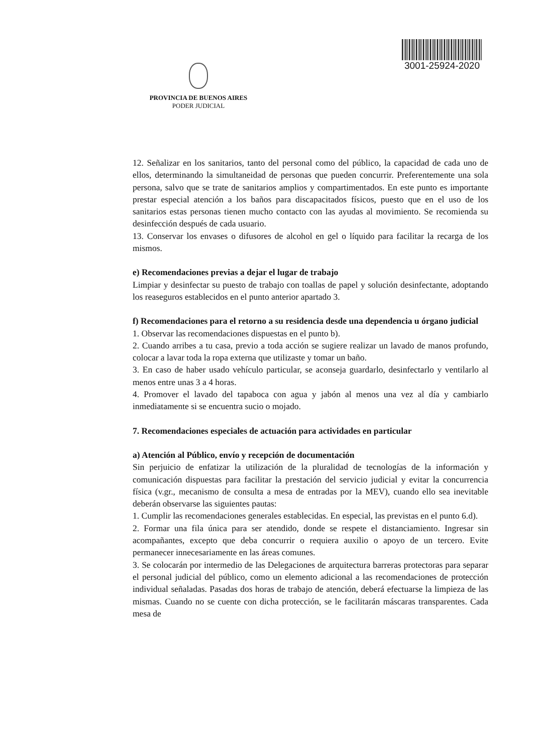PROVINCIA DE BUENOS AIRES
PODER JUDICIAL
3001-25924-2020
12. Señalizar en los sanitarios, tanto del personal como del público, la capacidad de cada uno de ellos, determinando la simultaneidad de personas que pueden concurrir. Preferentemente una sola persona, salvo que se trate de sanitarios amplios y compartimentados. En este punto es importante prestar especial atención a los baños para discapacitados físicos, puesto que en el uso de los sanitarios estas personas tienen mucho contacto con las ayudas al movimiento. Se recomienda su desinfección después de cada usuario.
13. Conservar los envases o difusores de alcohol en gel o líquido para facilitar la recarga de los mismos.
e) Recomendaciones previas a dejar el lugar de trabajo
Limpiar y desinfectar su puesto de trabajo con toallas de papel y solución desinfectante, adoptando los reaseguros establecidos en el punto anterior apartado 3.
f) Recomendaciones para el retorno a su residencia desde una dependencia u órgano judicial
1. Observar las recomendaciones dispuestas en el punto b).
2. Cuando arribes a tu casa, previo a toda acción se sugiere realizar un lavado de manos profundo, colocar a lavar toda la ropa externa que utilizaste y tomar un baño.
3. En caso de haber usado vehículo particular, se aconseja guardarlo, desinfectarlo y ventilarlo al menos entre unas 3 a 4 horas.
4. Promover el lavado del tapaboca con agua y jabón al menos una vez al día y cambiarlo inmediatamente si se encuentra sucio o mojado.
7. Recomendaciones especiales de actuación para actividades en particular
a) Atención al Público, envío y recepción de documentación
Sin perjuicio de enfatizar la utilización de la pluralidad de tecnologías de la información y comunicación dispuestas para facilitar la prestación del servicio judicial y evitar la concurrencia física (v.gr., mecanismo de consulta a mesa de entradas por la MEV), cuando ello sea inevitable deberán observarse las siguientes pautas:
1. Cumplir las recomendaciones generales establecidas. En especial, las previstas en el punto 6.d).
2. Formar una fila única para ser atendido, donde se respete el distanciamiento. Ingresar sin acompañantes, excepto que deba concurrir o requiera auxilio o apoyo de un tercero. Evite permanecer innecesariamente en las áreas comunes.
3. Se colocarán por intermedio de las Delegaciones de arquitectura barreras protectoras para separar el personal judicial del público, como un elemento adicional a las recomendaciones de protección individual señaladas. Pasadas dos horas de trabajo de atención, deberá efectuarse la limpieza de las mismas. Cuando no se cuente con dicha protección, se le facilitarán máscaras transparentes. Cada mesa de